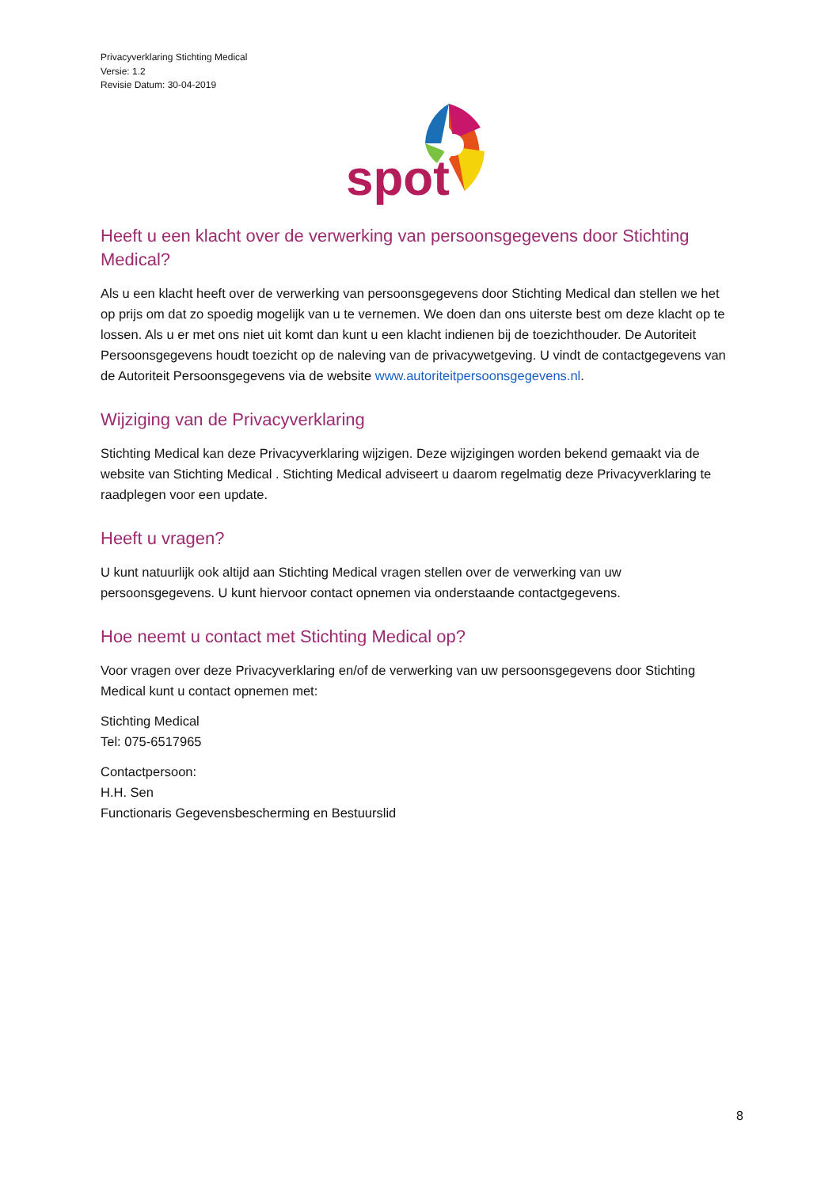Privacyverklaring Stichting Medical
Versie: 1.2
Revisie Datum: 30-04-2019
spot
Heeft u een klacht over de verwerking van persoonsgegevens door Stichting Medical?
Als u een klacht heeft over de verwerking van persoonsgegevens door Stichting Medical dan stellen we het op prijs om dat zo spoedig mogelijk van u te vernemen. We doen dan ons uiterste best om deze klacht op te lossen. Als u er met ons niet uit komt dan kunt u een klacht indienen bij de toezichthouder. De Autoriteit Persoonsgegevens houdt toezicht op de naleving van de privacywetgeving. U vindt de contactgegevens van de Autoriteit Persoonsgegevens via de website www.autoriteitpersoonsgegevens.nl.
Wijziging van de Privacyverklaring
Stichting Medical kan deze Privacyverklaring wijzigen. Deze wijzigingen worden bekend gemaakt via de website van Stichting Medical . Stichting Medical adviseert u daarom regelmatig deze Privacyverklaring te raadplegen voor een update.
Heeft u vragen?
U kunt natuurlijk ook altijd aan Stichting Medical vragen stellen over de verwerking van uw persoonsgegevens. U kunt hiervoor contact opnemen via onderstaande contactgegevens.
Hoe neemt u contact met Stichting Medical op?
Voor vragen over deze Privacyverklaring en/of de verwerking van uw persoonsgegevens door Stichting Medical kunt u contact opnemen met:
Stichting Medical
Tel: 075-6517965
Contactpersoon:
H.H. Sen
Functionaris Gegevensbescherming en Bestuurslid
8